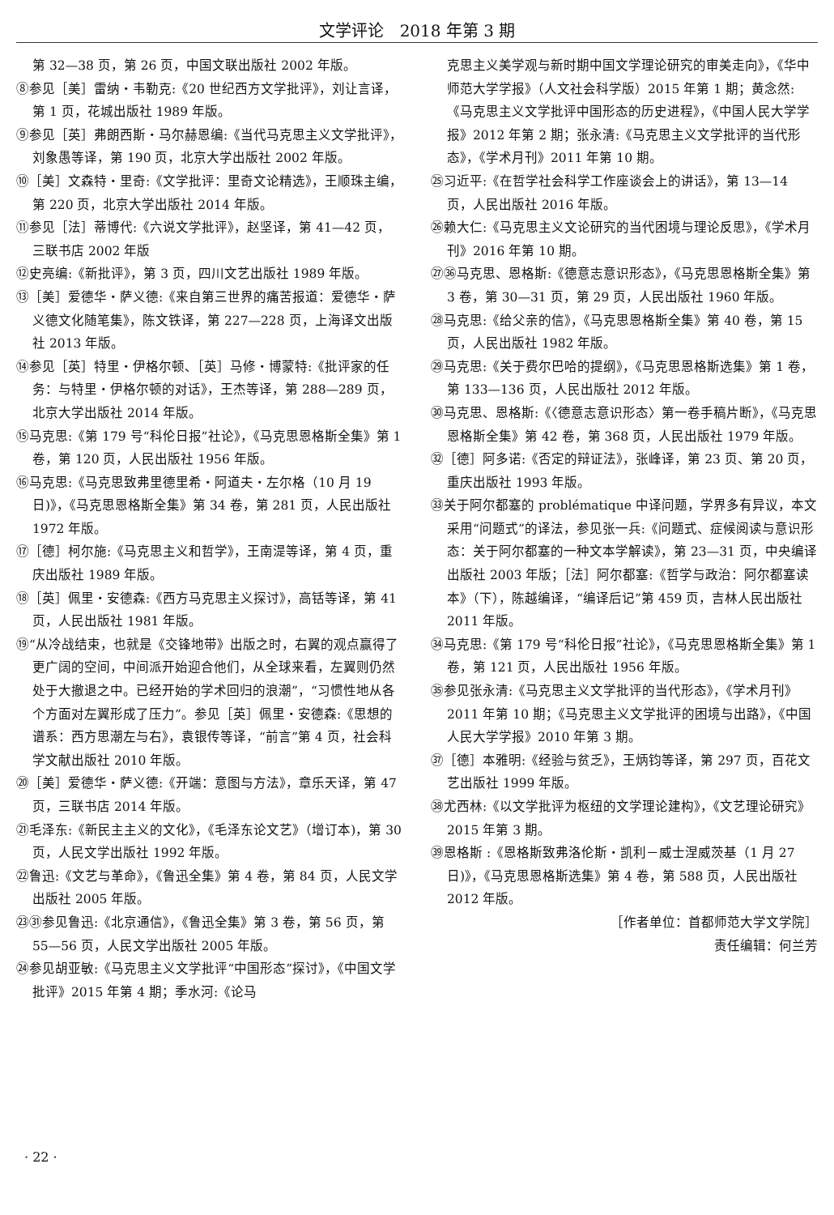文学评论　2018 年第 3 期
第 32—38 页，第 26 页，中国文联出版社 2002 年版。
⑧参见［美］雷纳・韦勒克:《20 世纪西方文学批评》，刘让言译，第 1 页，花城出版社 1989 年版。
⑨参见［英］弗朗西斯・马尔赫恩编:《当代马克思主义文学批评》，刘象愚等译，第 190 页，北京大学出版社 2002 年版。
⑩［美］文森特・里奇:《文学批评：里奇文论精选》，王顺珠主编，第 220 页，北京大学出版社 2014 年版。
⑪参见［法］蒂博代:《六说文学批评》，赵坚译，第 41—42 页，三联书店 2002 年版
⑫史亮编:《新批评》，第 3 页，四川文艺出版社 1989 年版。
⑬［美］爱德华・萨义德:《来自第三世界的痛苦报道：爱德华・萨义德文化随笔集》，陈文铁译，第 227—228 页，上海译文出版社 2013 年版。
⑭参见［英］特里・伊格尔顿、［英］马修・博蒙特:《批评家的任务：与特里・伊格尔顿的对话》，王杰等译，第 288—289 页，北京大学出版社 2014 年版。
⑮马克思:《第 179 号“科伦日报”社论》，《马克思恩格斯全集》第 1 卷，第 120 页，人民出版社 1956 年版。
⑯马克思:《马克思致弗里德里希・阿道夫・左尔格（10 月 19 日)》，《马克思恩格斯全集》第 34 卷，第 281 页，人民出版社 1972 年版。
⑰［德］柯尔施:《马克思主义和哲学》，王南湜等译，第 4 页，重庆出版社 1989 年版。
⑱［英］佩里・安德森:《西方马克思主义探讨》，高铦等译，第 41 页，人民出版社 1981 年版。
⑲“从冷战结束，也就是《交锋地带》出版之时，右翼的观点赢得了更广阔的空间，中间派开始迎合他们，从全球来看，左翼则仍然处于大撤退之中。已经开始的学术回归的浪潮”，“习惯性地从各个方面对左翼形成了压力”。参见［英］佩里・安德森:《思想的谱系：西方思潮左与右》，袁银传等译，“前言”第 4 页，社会科学文献出版社 2010 年版。
⑳［美］爱德华・萨义德:《开端：意图与方法》，章乐天译，第 47 页，三联书店 2014 年版。
㉑毛泽东:《新民主主义的文化》，《毛泽东论文艺》（增订本)，第 30 页，人民文学出版社 1992 年版。
㉒鲁迅:《文艺与革命》，《鲁迅全集》第 4 卷，第 84 页，人民文学出版社 2005 年版。
㉓㉛参见鲁迅:《北京通信》，《鲁迅全集》第 3 卷，第 56 页，第 55—56 页，人民文学出版社 2005 年版。
㉔参见胡亚敏:《马克思主义文学批评“中国形态”探讨》，《中国文学批评》2015 年第 4 期；季水河:《论马
克思主义美学观与新时期中国文学理论研究的审美走向》，《华中师范大学学报》（人文社会科学版）2015 年第 1 期；黄念然:《马克思主义文学批评中国形态的历史进程》，《中国人民大学学报》2012 年第 2 期；张永清:《马克思主义文学批评的当代形态》，《学术月刊》2011 年第 10 期。
㉕习近平:《在哲学社会科学工作座谈会上的讲话》，第 13—14 页，人民出版社 2016 年版。
㉖赖大仁:《马克思主义文论研究的当代困境与理论反思》，《学术月刊》2016 年第 10 期。
㉗㊱马克思、恩格斯:《德意志意识形态》，《马克思恩格斯全集》第 3 卷，第 30—31 页，第 29 页，人民出版社 1960 年版。
㉘马克思:《给父亲的信》，《马克思恩格斯全集》第 40 卷，第 15 页，人民出版社 1982 年版。
㉙马克思:《关于费尔巴哈的提纲》，《马克思恩格斯选集》第 1 卷，第 133—136 页，人民出版社 2012 年版。
㉚马克思、恩格斯:《〈德意志意识形态〉第一卷手稿片断》，《马克思恩格斯全集》第 42 卷，第 368 页，人民出版社 1979 年版。
㉜［德］阿多诺:《否定的辩证法》，张峰译，第 23 页、第 20 页，重庆出版社 1993 年版。
㉝关于阿尔都塞的 problématique 中译问题，学界多有异议，本文采用“问题式”的译法，参见张一兵:《问题式、症候阅读与意识形态：关于阿尔都塞的一种文本学解读》，第 23—31 页，中央编译出版社 2003 年版；［法］阿尔都塞:《哲学与政治：阿尔都塞读本》（下），陈越编译，“编译后记”第 459 页，吉林人民出版社 2011 年版。
㉞马克思:《第 179 号“科伦日报”社论》，《马克思恩格斯全集》第 1 卷，第 121 页，人民出版社 1956 年版。
㉟参见张永清:《马克思主义文学批评的当代形态》，《学术月刊》2011 年第 10 期；《马克思主义文学批评的困境与出路》，《中国人民大学学报》2010 年第 3 期。
㊲［德］本雅明:《经验与贫乏》，王炳钧等译，第 297 页，百花文艺出版社 1999 年版。
㊳尤西林:《以文学批评为枢纽的文学理论建构》，《文艺理论研究》2015 年第 3 期。
㊴恩格斯 :《恩格斯致弗洛伦斯・凯利－威士涅威茨基（1 月 27 日)》，《马克思恩格斯选集》第 4 卷，第 588 页，人民出版社 2012 年版。
［作者单位：首都师范大学文学院］
责任编辑：何兰芳
· 22 ·